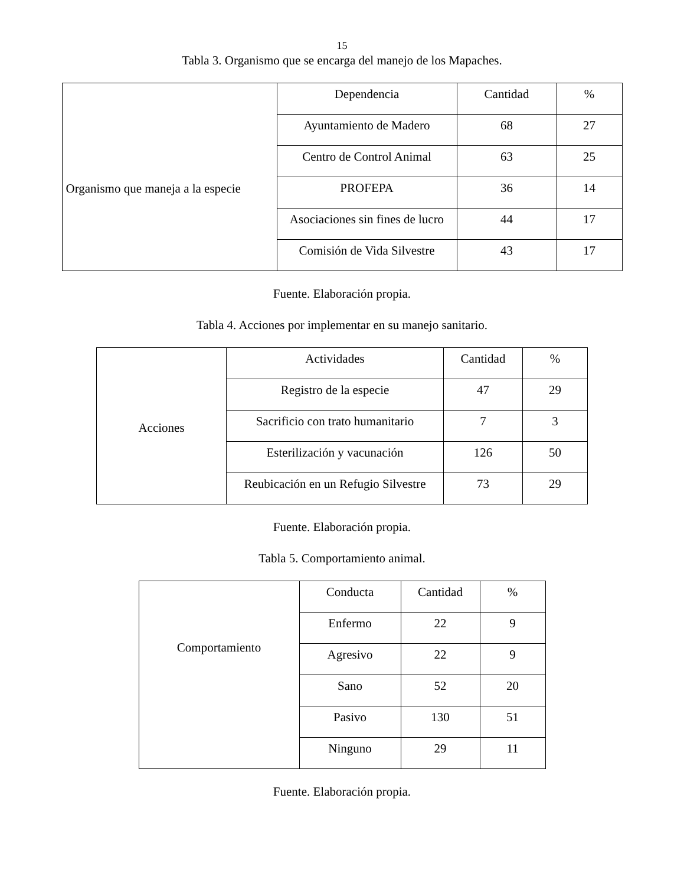15
Tabla 3. Organismo que se encarga del manejo de los Mapaches.
| Organismo que maneja a la especie | Dependencia | Cantidad | % |
| | Ayuntamiento de Madero | 68 | 27 |
| | Centro de Control Animal | 63 | 25 |
| | PROFEPA | 36 | 14 |
| | Asociaciones sin fines de lucro | 44 | 17 |
| | Comisión de Vida Silvestre | 43 | 17 |
Fuente. Elaboración propia.
Tabla 4. Acciones por implementar en su manejo sanitario.
| Acciones | Actividades | Cantidad | % |
| | Registro de la especie | 47 | 29 |
| | Sacrificio con trato humanitario | 7 | 3 |
| | Esterilización y vacunación | 126 | 50 |
| | Reubicación en un Refugio Silvestre | 73 | 29 |
Fuente. Elaboración propia.
Tabla 5. Comportamiento animal.
| Comportamiento | Conducta | Cantidad | % |
| | Enfermo | 22 | 9 |
| | Agresivo | 22 | 9 |
| | Sano | 52 | 20 |
| | Pasivo | 130 | 51 |
| | Ninguno | 29 | 11 |
Fuente. Elaboración propia.